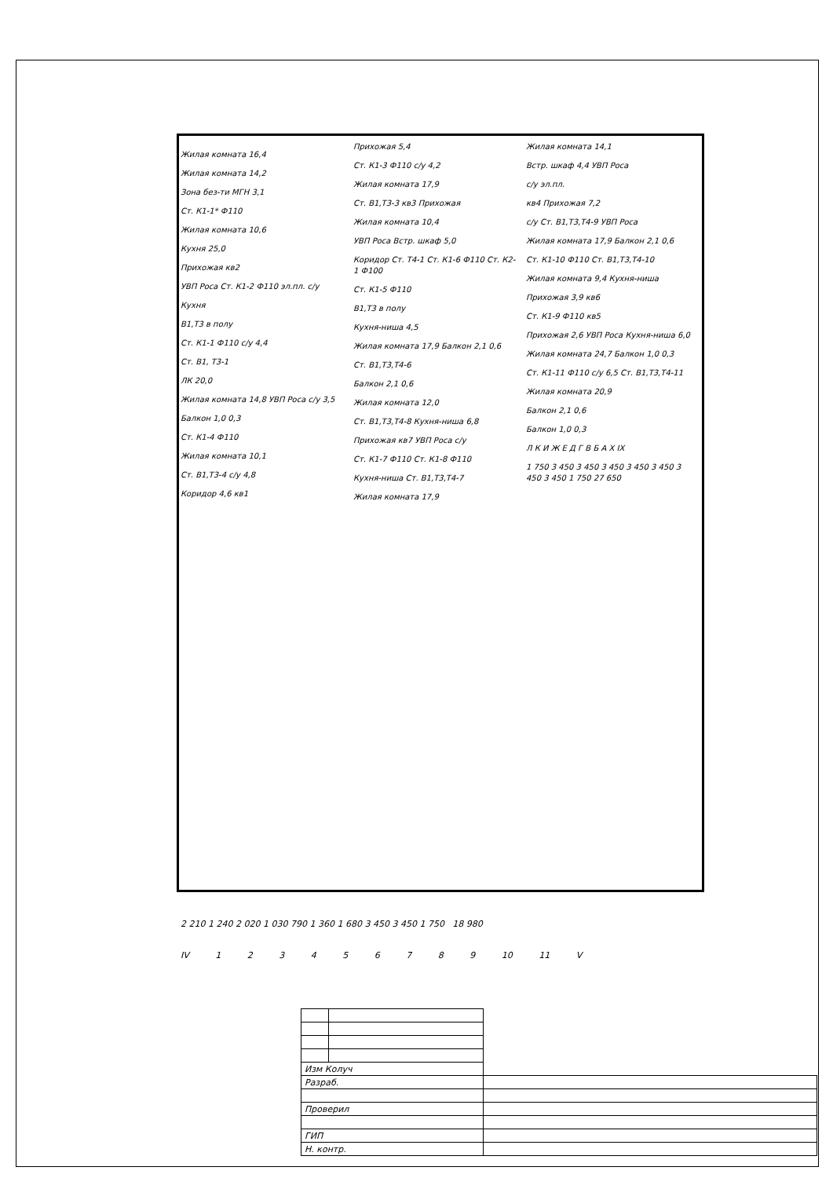Жилая комната 16,4
Жилая комната 14,2
Зона без-ти МГН 3,1
Ст. К1-1* Ф110
Жилая комната 10,6
Кухня 25,0
Прихожая кв2
УВП Роса Ст. К1-2 Ф110 эл.пл. с/у
Кухня
В1,Т3 в полу
Ст. К1-1 Ф110 с/у 4,4
Ст. В1, Т3-1
ЛК 20,0
Жилая комната 14,8 УВП Роса с/у 3,5
Балкон 1,0 0,3
Ст. К1-4 Ф110
Жилая комната 10,1
Ст. В1,Т3-4 с/у 4,8
Коридор 4,6 кв1
Прихожая 5,4
Ст. К1-3 Ф110 с/у 4,2
Жилая комната 17,9
Ст. В1,Т3-3 кв3 Прихожая
Жилая комната 10,4
УВП Роса Встр. шкаф 5,0
Коридор Ст. Т4-1 Ст. К1-6 Ф110 Ст. К2-1 Ф100
Ст. К1-5 Ф110
В1,Т3 в полу
Кухня-ниша 4,5
Жилая комната 17,9 Балкон 2,1 0,6
Ст. В1,Т3,Т4-6
Балкон 2,1 0,6
Жилая комната 12,0
Ст. В1,Т3,Т4-8 Кухня-ниша 6,8
Прихожая кв7 УВП Роса с/у
Ст. К1-7 Ф110 Ст. К1-8 Ф110
Кухня-ниша Ст. В1,Т3,Т4-7
Жилая комната 17,9
Жилая комната 14,1
Встр. шкаф 4,4 УВП Роса
с/у эл.пл.
кв4 Прихожая 7,2
с/у Ст. В1,Т3,Т4-9 УВП Роса
Жилая комната 17,9 Балкон 2,1 0,6
Ст. К1-10 Ф110 Ст. В1,Т3,Т4-10
Жилая комната 9,4 Кухня-ниша
Прихожая 3,9 кв6
Ст. К1-9 Ф110 кв5
Прихожая 2,6 УВП Роса Кухня-ниша 6,0
Жилая комната 24,7 Балкон 1,0 0,3
Ст. К1-11 Ф110 с/у 6,5 Ст. В1,Т3,Т4-11
Жилая комната 20,9
Балкон 2,1 0,6
Балкон 1,0 0,3
Л К И Ж Е Д Г В Б А Х IX
1 750 3 450 3 450 3 450 3 450 3 450 3 450 3 450 1 750 27 650
2 210 1 240 2 020 1 030 790 1 360 1 680 3 450 3 450 1 750 18 980
IV 1 2 3 4 5 6 7 8 9 10 11 V
| Изм Колуч | | |
| Разраб. | | |
| Проверил | | |
| ГИП | | |
| Н. контр. | | |